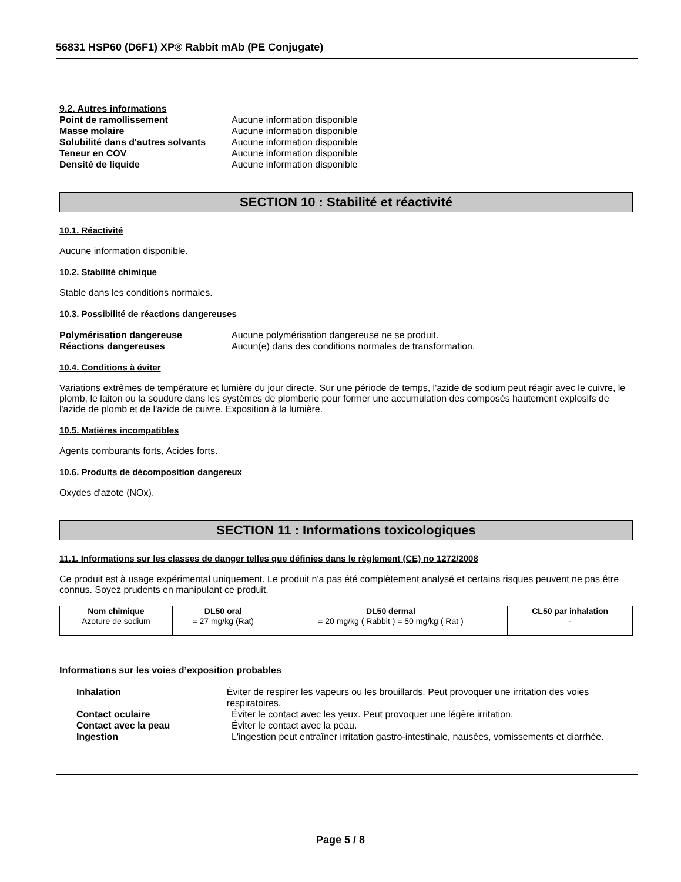56831 HSP60 (D6F1) XP® Rabbit mAb (PE Conjugate)
9.2. Autres informations
Point de ramollissement Aucune information disponible
Masse molaire Aucune information disponible
Solubilité dans d'autres solvants Aucune information disponible
Teneur en COV Aucune information disponible
Densité de liquide Aucune information disponible
SECTION 10 : Stabilité et réactivité
10.1. Réactivité
Aucune information disponible.
10.2. Stabilité chimique
Stable dans les conditions normales.
10.3. Possibilité de réactions dangereuses
Polymérisation dangereuse Aucune polymérisation dangereuse ne se produit.
Réactions dangereuses Aucun(e) dans des conditions normales de transformation.
10.4. Conditions à éviter
Variations extrêmes de température et lumière du jour directe. Sur une période de temps, l'azide de sodium peut réagir avec le cuivre, le plomb, le laiton ou la soudure dans les systèmes de plomberie pour former une accumulation des composés hautement explosifs de l'azide de plomb et de l'azide de cuivre. Exposition à la lumière.
10.5. Matières incompatibles
Agents comburants forts, Acides forts.
10.6. Produits de décomposition dangereux
Oxydes d'azote (NOx).
SECTION 11 : Informations toxicologiques
11.1. Informations sur les classes de danger telles que définies dans le règlement (CE) no 1272/2008
Ce produit est à usage expérimental uniquement. Le produit n'a pas été complètement analysé et certains risques peuvent ne pas être connus. Soyez prudents en manipulant ce produit.
| Nom chimique | DL50 oral | DL50 dermal | CL50 par inhalation |
| --- | --- | --- | --- |
| Azoture de sodium | = 27 mg/kg (Rat) | = 20 mg/kg ( Rabbit ) = 50 mg/kg ( Rat ) | - |
Informations sur les voies d’exposition probables
Inhalation Éviter de respirer les vapeurs ou les brouillards. Peut provoquer une irritation des voies respiratoires.
Contact oculaire Éviter le contact avec les yeux. Peut provoquer une légère irritation.
Contact avec la peau Éviter le contact avec la peau.
Ingestion L'ingestion peut entraîner irritation gastro-intestinale, nausées, vomissements et diarrhée.
Page 5 / 8